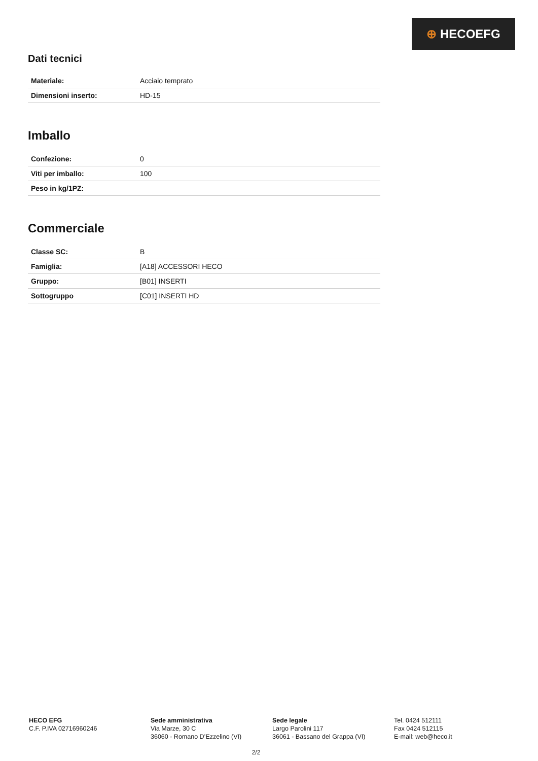⊕ HECOEFG
Dati tecnici
| Materiale: | Acciaio temprato |
| Dimensioni inserto: | HD-15 |
Imballo
| Confezione: | 0 |
| Viti per imballo: | 100 |
| Peso in kg/1PZ: | |
Commerciale
| Classe SC: | B |
| Famiglia: | [A18] ACCESSORI HECO |
| Gruppo: | [B01] INSERTI |
| Sottogruppo | [C01] INSERTI HD |
HECO EFG
C.F. P.IVA 02716960246
Sede amministrativa
Via Marze, 30 C
36060 - Romano D’Ezzelino (VI)
Sede legale
Largo Parolini 117
36061 - Bassano del Grappa (VI)
Tel. 0424 512111
Fax 0424 512115
E-mail: web@heco.it
2/2